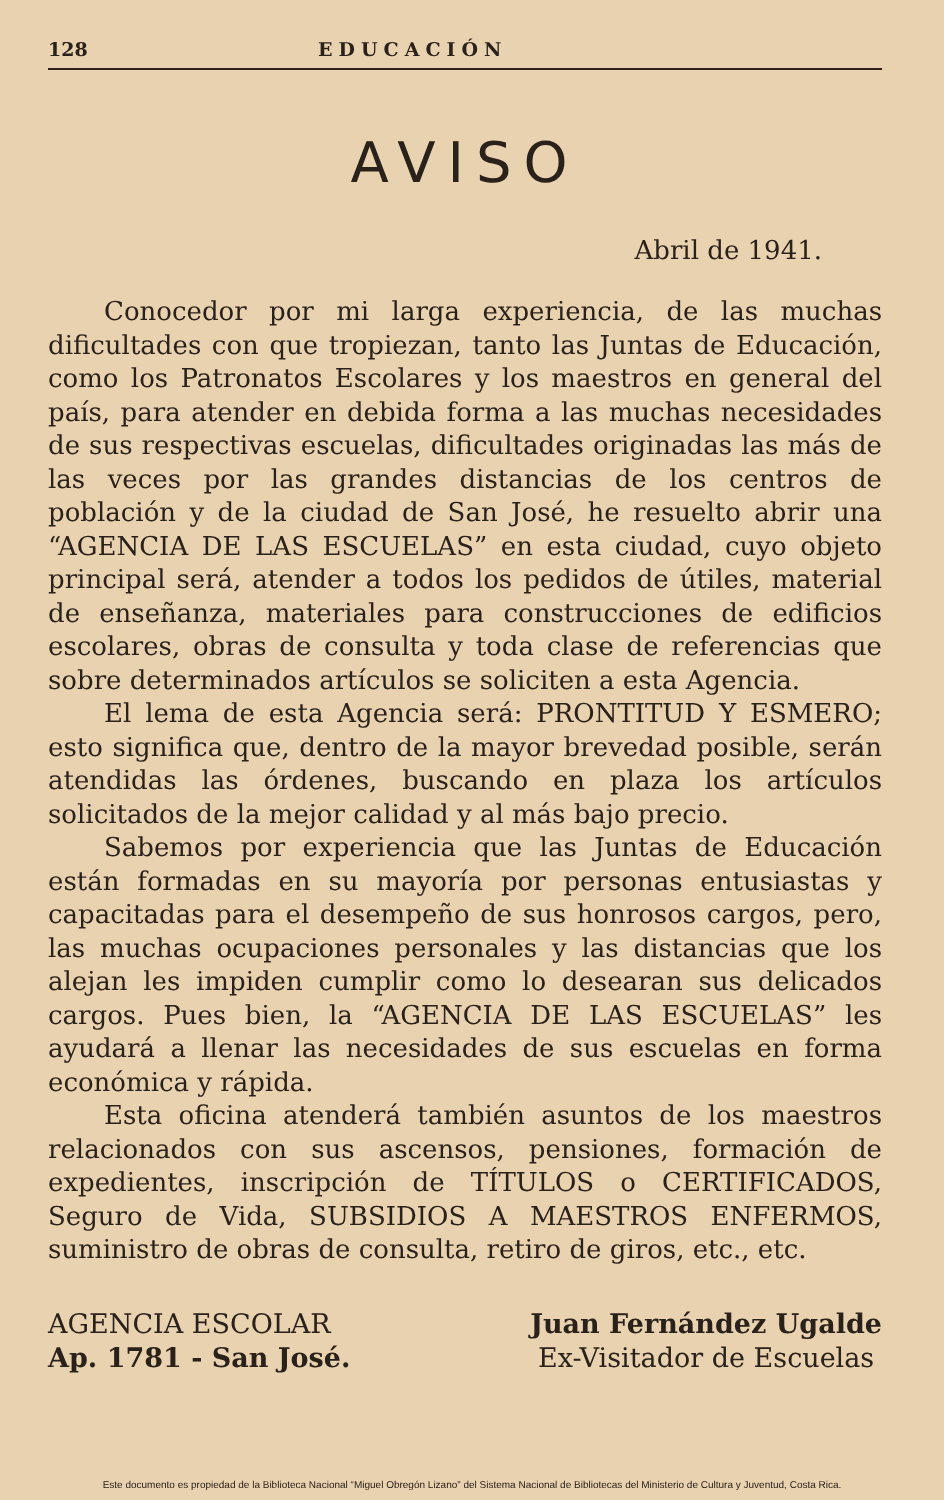128 EDUCACIÓN
AVISO
Abril de 1941.
Conocedor por mi larga experiencia, de las muchas dificultades con que tropiezan, tanto las Juntas de Educación, como los Patronatos Escolares y los maestros en general del país, para atender en debida forma a las muchas necesidades de sus respectivas escuelas, dificultades originadas las más de las veces por las grandes distancias de los centros de población y de la ciudad de San José, he resuelto abrir una “AGENCIA DE LAS ESCUELAS” en esta ciudad, cuyo objeto principal será, atender a todos los pedidos de útiles, material de enseñanza, materiales para construcciones de edificios escolares, obras de consulta y toda clase de referencias que sobre determinados artículos se soliciten a esta Agencia.
El lema de esta Agencia será: PRONTITUD Y ESMERO; esto significa que, dentro de la mayor brevedad posible, serán atendidas las órdenes, buscando en plaza los artículos solicitados de la mejor calidad y al más bajo precio.
Sabemos por experiencia que las Juntas de Educación están formadas en su mayoría por personas entusiastas y capacitadas para el desempeño de sus honrosos cargos, pero, las muchas ocupaciones personales y las distancias que los alejan les impiden cumplir como lo desearan sus delicados cargos. Pues bien, la “AGENCIA DE LAS ESCUELAS” les ayudará a llenar las necesidades de sus escuelas en forma económica y rápida.
Esta oficina atenderá también asuntos de los maestros relacionados con sus ascensos, pensiones, formación de expedientes, inscripción de TÍTULOS o CERTIFICADOS, Seguro de Vida, SUBSIDIOS A MAESTROS ENFERMOS, suministro de obras de consulta, retiro de giros, etc., etc.
AGENCIA ESCOLAR
Ap. 1781 - San José.
Juan Fernández Ugalde
Ex-Visitador de Escuelas
Este documento es propiedad de la Biblioteca Nacional “Miguel Obregón Lizano” del Sistema Nacional de Bibliotecas del Ministerio de Cultura y Juventud, Costa Rica.